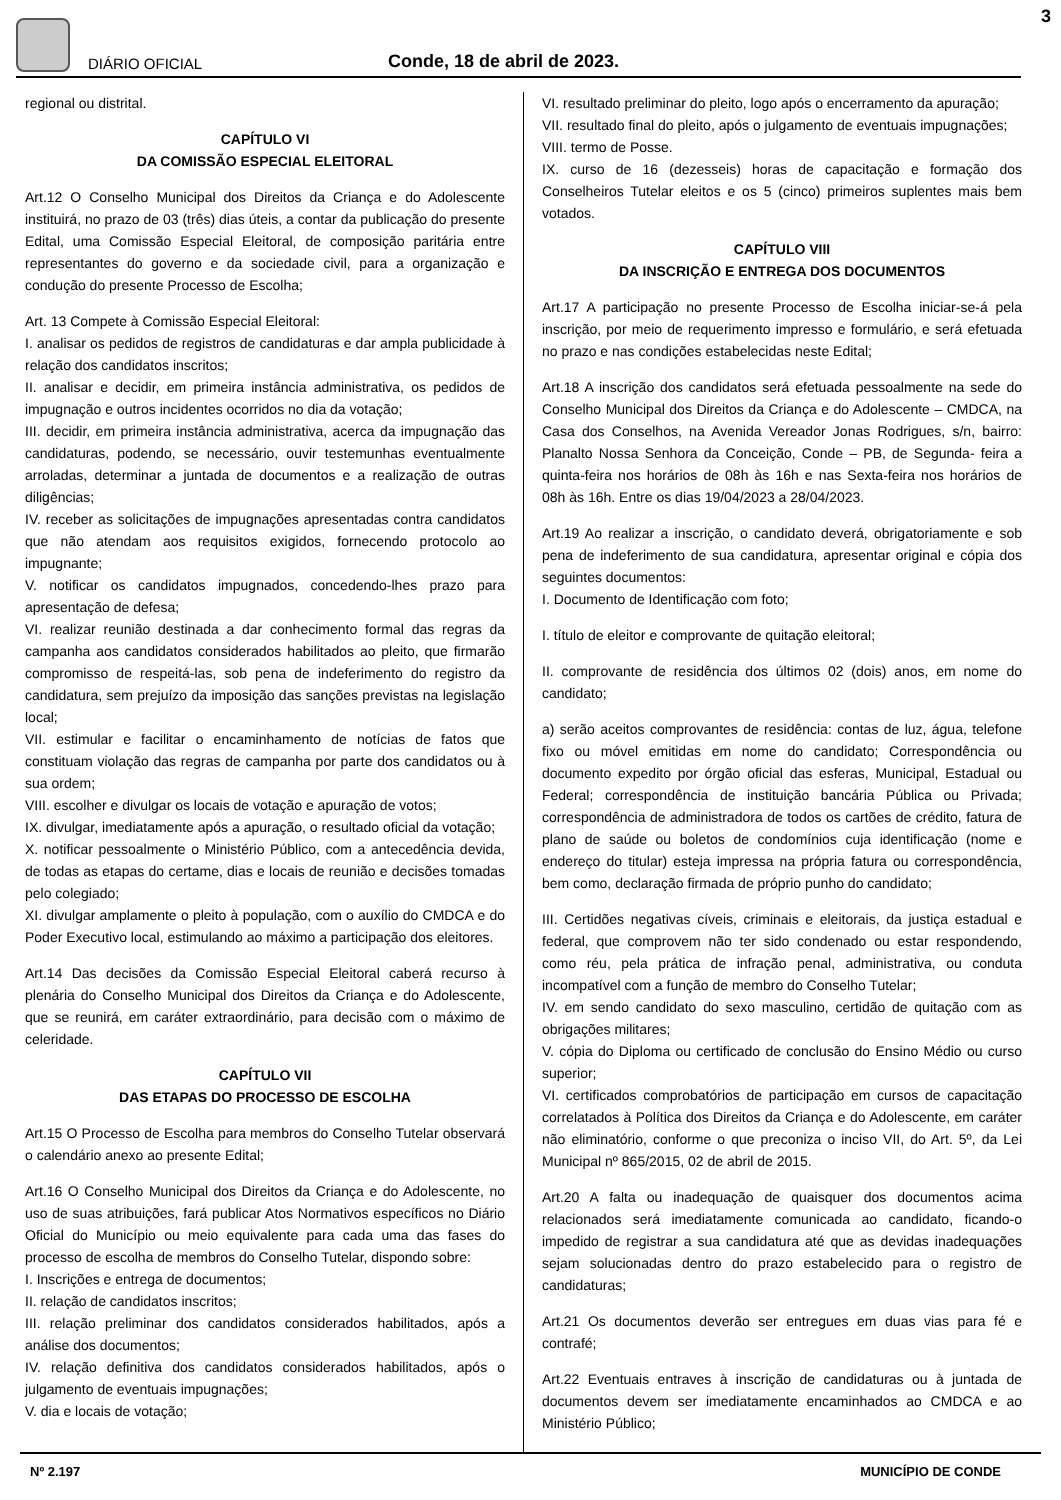DIÁRIO OFICIAL
Conde, 18 de abril de 2023.
3
regional ou distrital.
CAPÍTULO VI
DA COMISSÃO ESPECIAL ELEITORAL
Art.12 O Conselho Municipal dos Direitos da Criança e do Adolescente instituirá, no prazo de 03 (três) dias úteis, a contar da publicação do presente Edital, uma Comissão Especial Eleitoral, de composição paritária entre representantes do governo e da sociedade civil, para a organização e condução do presente Processo de Escolha;
Art. 13 Compete à Comissão Especial Eleitoral:
I. analisar os pedidos de registros de candidaturas e dar ampla publicidade à relação dos candidatos inscritos;
II. analisar e decidir, em primeira instância administrativa, os pedidos de impugnação e outros incidentes ocorridos no dia da votação;
III. decidir, em primeira instância administrativa, acerca da impugnação das candidaturas, podendo, se necessário, ouvir testemunhas eventualmente arroladas, determinar a juntada de documentos e a realização de outras diligências;
IV. receber as solicitações de impugnações apresentadas contra candidatos que não atendam aos requisitos exigidos, fornecendo protocolo ao impugnante;
V. notificar os candidatos impugnados, concedendo-lhes prazo para apresentação de defesa;
VI. realizar reunião destinada a dar conhecimento formal das regras da campanha aos candidatos considerados habilitados ao pleito, que firmarão compromisso de respeitá-las, sob pena de indeferimento do registro da candidatura, sem prejuízo da imposição das sanções previstas na legislação local;
VII. estimular e facilitar o encaminhamento de notícias de fatos que constituam violação das regras de campanha por parte dos candidatos ou à sua ordem;
VIII. escolher e divulgar os locais de votação e apuração de votos;
IX. divulgar, imediatamente após a apuração, o resultado oficial da votação;
X. notificar pessoalmente o Ministério Público, com a antecedência devida, de todas as etapas do certame, dias e locais de reunião e decisões tomadas pelo colegiado;
XI. divulgar amplamente o pleito à população, com o auxílio do CMDCA e do Poder Executivo local, estimulando ao máximo a participação dos eleitores.
Art.14 Das decisões da Comissão Especial Eleitoral caberá recurso à plenária do Conselho Municipal dos Direitos da Criança e do Adolescente, que se reunirá, em caráter extraordinário, para decisão com o máximo de celeridade.
CAPÍTULO VII
DAS ETAPAS DO PROCESSO DE ESCOLHA
Art.15 O Processo de Escolha para membros do Conselho Tutelar observará o calendário anexo ao presente Edital;
Art.16 O Conselho Municipal dos Direitos da Criança e do Adolescente, no uso de suas atribuições, fará publicar Atos Normativos específicos no Diário Oficial do Município ou meio equivalente para cada uma das fases do processo de escolha de membros do Conselho Tutelar, dispondo sobre:
I. Inscrições e entrega de documentos;
II. relação de candidatos inscritos;
III. relação preliminar dos candidatos considerados habilitados, após a análise dos documentos;
IV. relação definitiva dos candidatos considerados habilitados, após o julgamento de eventuais impugnações;
V. dia e locais de votação;
VI. resultado preliminar do pleito, logo após o encerramento da apuração;
VII. resultado final do pleito, após o julgamento de eventuais impugnações;
VIII. termo de Posse.
IX. curso de 16 (dezesseis) horas de capacitação e formação dos Conselheiros Tutelar eleitos e os 5 (cinco) primeiros suplentes mais bem votados.
CAPÍTULO VIII
DA INSCRIÇÃO E ENTREGA DOS DOCUMENTOS
Art.17 A participação no presente Processo de Escolha iniciar-se-á pela inscrição, por meio de requerimento impresso e formulário, e será efetuada no prazo e nas condições estabelecidas neste Edital;
Art.18 A inscrição dos candidatos será efetuada pessoalmente na sede do Conselho Municipal dos Direitos da Criança e do Adolescente – CMDCA, na Casa dos Conselhos, na Avenida Vereador Jonas Rodrigues, s/n, bairro: Planalto Nossa Senhora da Conceição, Conde – PB, de Segunda- feira a quinta-feira nos horários de 08h às 16h e nas Sexta-feira nos horários de 08h às 16h. Entre os dias 19/04/2023 a 28/04/2023.
Art.19 Ao realizar a inscrição, o candidato deverá, obrigatoriamente e sob pena de indeferimento de sua candidatura, apresentar original e cópia dos seguintes documentos:
I. Documento de Identificação com foto;
I. título de eleitor e comprovante de quitação eleitoral;
II. comprovante de residência dos últimos 02 (dois) anos, em nome do candidato;
a) serão aceitos comprovantes de residência: contas de luz, água, telefone fixo ou móvel emitidas em nome do candidato; Correspondência ou documento expedito por órgão oficial das esferas, Municipal, Estadual ou Federal; correspondência de instituição bancária Pública ou Privada; correspondência de administradora de todos os cartões de crédito, fatura de plano de saúde ou boletos de condomínios cuja identificação (nome e endereço do titular) esteja impressa na própria fatura ou correspondência, bem como, declaração firmada de próprio punho do candidato;
III. Certidões negativas cíveis, criminais e eleitorais, da justiça estadual e federal, que comprovem não ter sido condenado ou estar respondendo, como réu, pela prática de infração penal, administrativa, ou conduta incompatível com a função de membro do Conselho Tutelar;
IV. em sendo candidato do sexo masculino, certidão de quitação com as obrigações militares;
V. cópia do Diploma ou certificado de conclusão do Ensino Médio ou curso superior;
VI. certificados comprobatórios de participação em cursos de capacitação correlatados à Política dos Direitos da Criança e do Adolescente, em caráter não eliminatório, conforme o que preconiza o inciso VII, do Art. 5º, da Lei Municipal nº 865/2015, 02 de abril de 2015.
Art.20 A falta ou inadequação de quaisquer dos documentos acima relacionados será imediatamente comunicada ao candidato, ficando-o impedido de registrar a sua candidatura até que as devidas inadequações sejam solucionadas dentro do prazo estabelecido para o registro de candidaturas;
Art.21 Os documentos deverão ser entregues em duas vias para fé e contrafé;
Art.22 Eventuais entraves à inscrição de candidaturas ou à juntada de documentos devem ser imediatamente encaminhados ao CMDCA e ao Ministério Público;
Nº 2.197 MUNICÍPIO DE CONDE